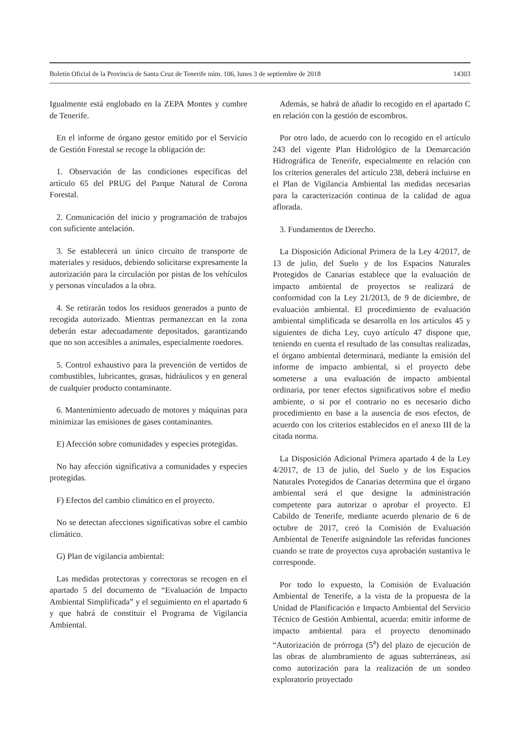Boletín Oficial de la Provincia de Santa Cruz de Tenerife núm. 106, lunes 3 de septiembre de 2018 14303
Igualmente está englobado en la ZEPA Montes y cumbre de Tenerife.
En el informe de órgano gestor emitido por el Servicio de Gestión Forestal se recoge la obligación de:
1. Observación de las condiciones específicas del artículo 65 del PRUG del Parque Natural de Corona Forestal.
2. Comunicación del inicio y programación de trabajos con suficiente antelación.
3. Se establecerá un único circuito de transporte de materiales y residuos, debiendo solicitarse expresamente la autorización para la circulación por pistas de los vehículos y personas vinculados a la obra.
4. Se retirarán todos los residuos generados a punto de recogida autorizado. Mientras permanezcan en la zona deberán estar adecuadamente depositados, garantizando que no son accesibles a animales, especialmente roedores.
5. Control exhaustivo para la prevención de vertidos de combustibles, lubricantes, grasas, hidráulicos y en general de cualquier producto contaminante.
6. Mantenimiento adecuado de motores y máquinas para minimizar las emisiones de gases contaminantes.
E) Afección sobre comunidades y especies protegidas.
No hay afección significativa a comunidades y especies protegidas.
F) Efectos del cambio climático en el proyecto.
No se detectan afecciones significativas sobre el cambio climático.
G) Plan de vigilancia ambiental:
Las medidas protectoras y correctoras se recogen en el apartado 5 del documento de “Evaluación de Impacto Ambiental Simplificada” y el seguimiento en el apartado 6 y que habrá de constituir el Programa de Vigilancia Ambiental.
Además, se habrá de añadir lo recogido en el apartado C en relación con la gestión de escombros.
Por otro lado, de acuerdo con lo recogido en el artículo 243 del vigente Plan Hidrológico de la Demarcación Hidrográfica de Tenerife, especialmente en relación con los criterios generales del artículo 238, deberá incluirse en el Plan de Vigilancia Ambiental las medidas necesarias para la caracterización continua de la calidad de agua aflorada.
3. Fundamentos de Derecho.
La Disposición Adicional Primera de la Ley 4/2017, de 13 de julio, del Suelo y de los Espacios Naturales Protegidos de Canarias establece que la evaluación de impacto ambiental de proyectos se realizará de conformidad con la Ley 21/2013, de 9 de diciembre, de evaluación ambiental. El procedimiento de evaluación ambiental simplificada se desarrolla en los artículos 45 y siguientes de dicha Ley, cuyo artículo 47 dispone que, teniendo en cuenta el resultado de las consultas realizadas, el órgano ambiental determinará, mediante la emisión del informe de impacto ambiental, si el proyecto debe someterse a una evaluación de impacto ambiental ordinaria, por tener efectos significativos sobre el medio ambiente, o si por el contrario no es necesario dicho procedimiento en base a la ausencia de esos efectos, de acuerdo con los criterios establecidos en el anexo III de la citada norma.
La Disposición Adicional Primera apartado 4 de la Ley 4/2017, de 13 de julio, del Suelo y de los Espacios Naturales Protegidos de Canarias determina que el órgano ambiental será el que designe la administración competente para autorizar o aprobar el proyecto. El Cabildo de Tenerife, mediante acuerdo plenario de 6 de octubre de 2017, creó la Comisión de Evaluación Ambiental de Tenerife asignándole las referidas funciones cuando se trate de proyectos cuya aprobación sustantiva le corresponde.
Por todo lo expuesto, la Comisión de Evaluación Ambiental de Tenerife, a la vista de la propuesta de la Unidad de Planificación e Impacto Ambiental del Servicio Técnico de Gestión Ambiental, acuerda: emitir informe de impacto ambiental para el proyecto denominado “Autorización de prórroga (5<sup>a</sup>) del plazo de ejecución de las obras de alumbramiento de aguas subterráneas, así como autorización para la realización de un sondeo exploratorio proyectado